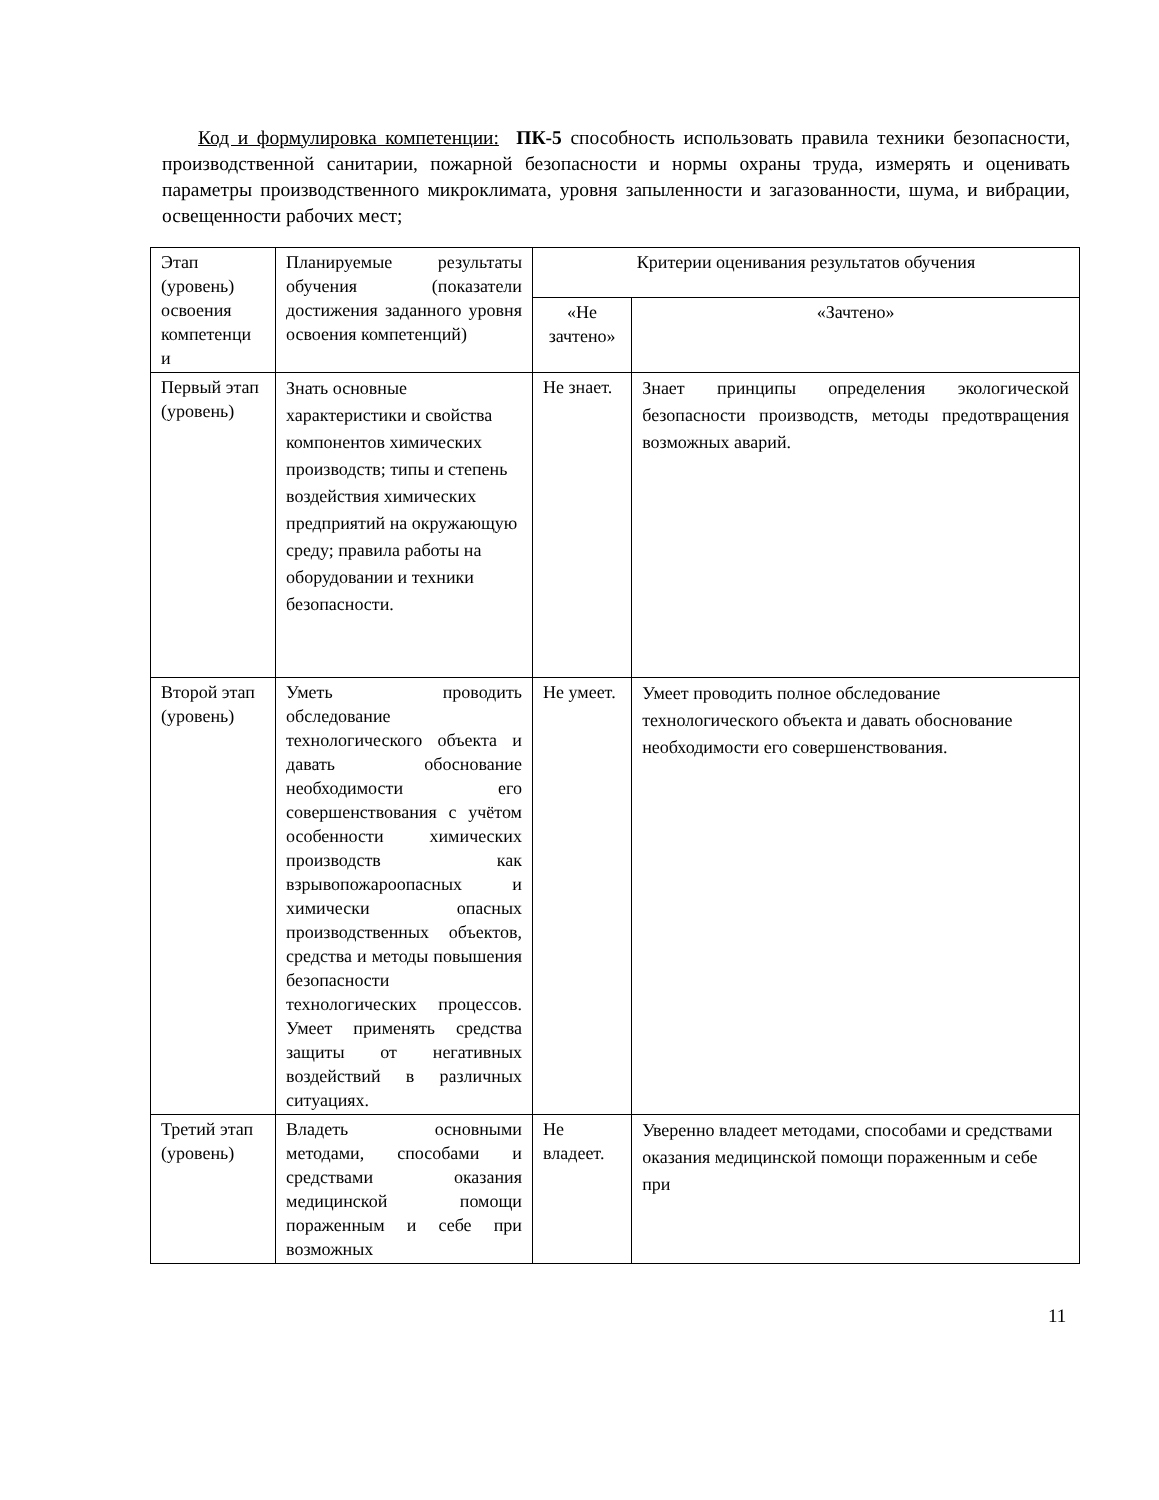Код и формулировка компетенции: ПК-5 способность использовать правила техники безопасности, производственной санитарии, пожарной безопасности и нормы охраны труда, измерять и оценивать параметры производственного микроклимата, уровня запыленности и загазованности, шума, и вибрации, освещенности рабочих мест;
| Этап (уровень) освоения компетенци и | Планируемые результаты обучения (показатели достижения заданного уровня освоения компетенций) | Критерии оценивания результатов обучения | |
| --- | --- | --- | --- |
| | | «Не зачтено» | «Зачтено» |
| Первый этап (уровень) | Знать основные характеристики и свойства компонентов химических производств; типы и степень воздействия химических предприятий на окружающую среду; правила работы на оборудовании и техники безопасности. | Не знает. | Знает принципы определения экологической безопасности производств, методы предотвращения возможных аварий. |
| Второй этап (уровень) | Уметь проводить обследование технологического объекта и давать обоснование необходимости его совершенствования с учётом особенности химических производств как взрывопожароопасных и химически опасных производственных объектов, средства и методы повышения безопасности технологических процессов. Умеет применять средства защиты от негативных воздействий в различных ситуациях. | Не умеет. | Умеет проводить полное обследование технологического объекта и давать обоснование необходимости его совершенствования. |
| Третий этап (уровень) | Владеть основными методами, способами и средствами оказания медицинской помощи пораженным и себе при возможных | Не владеет. | Уверенно владеет методами, способами и средствами оказания медицинской помощи пораженным и себе при |
11